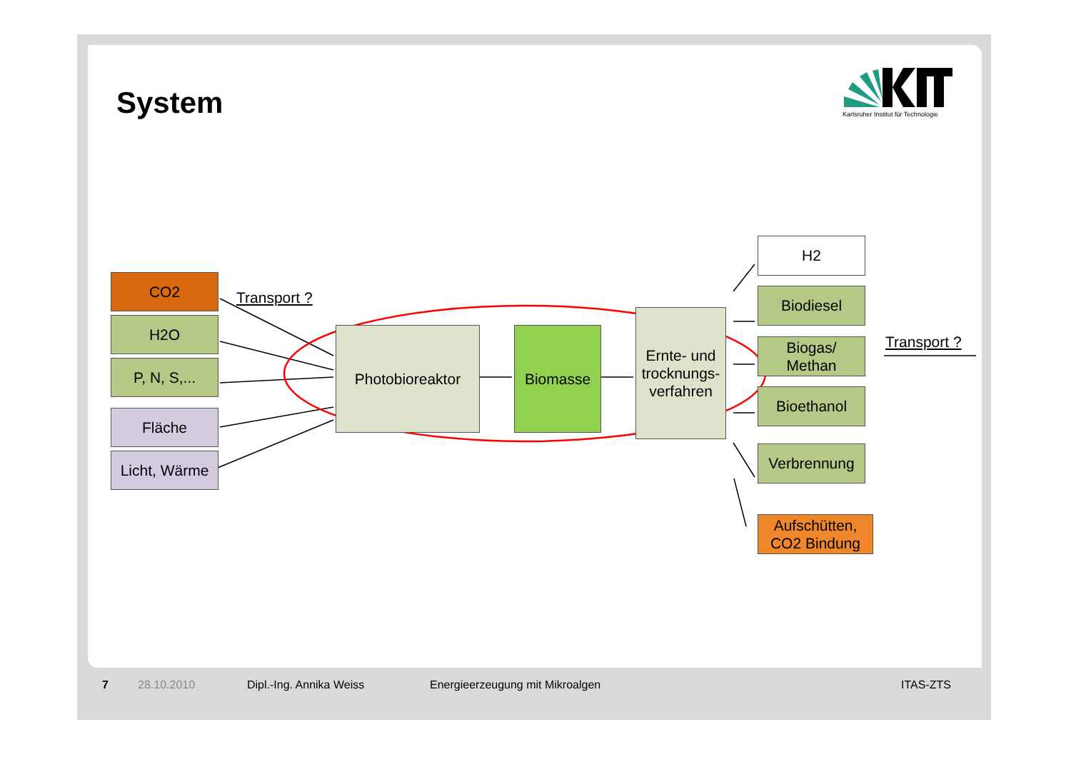System
Karlsruher Institut für Technologie
CO2
H2O
P, N, S,...
Fläche
Licht, Wärme
Transport ?
Photobioreaktor Biomasse
Ernte- und trocknungs-verfahren
H2
Biodiesel
Biogas/
Methan
Bioethanol
Verbrennung
Aufschütten,
CO2 Bindung
Transport ?
7 28.10.2010 Dipl.-Ing. Annika Weiss
Energieerzeugung mit Mikroalgen
ITAS-ZTS